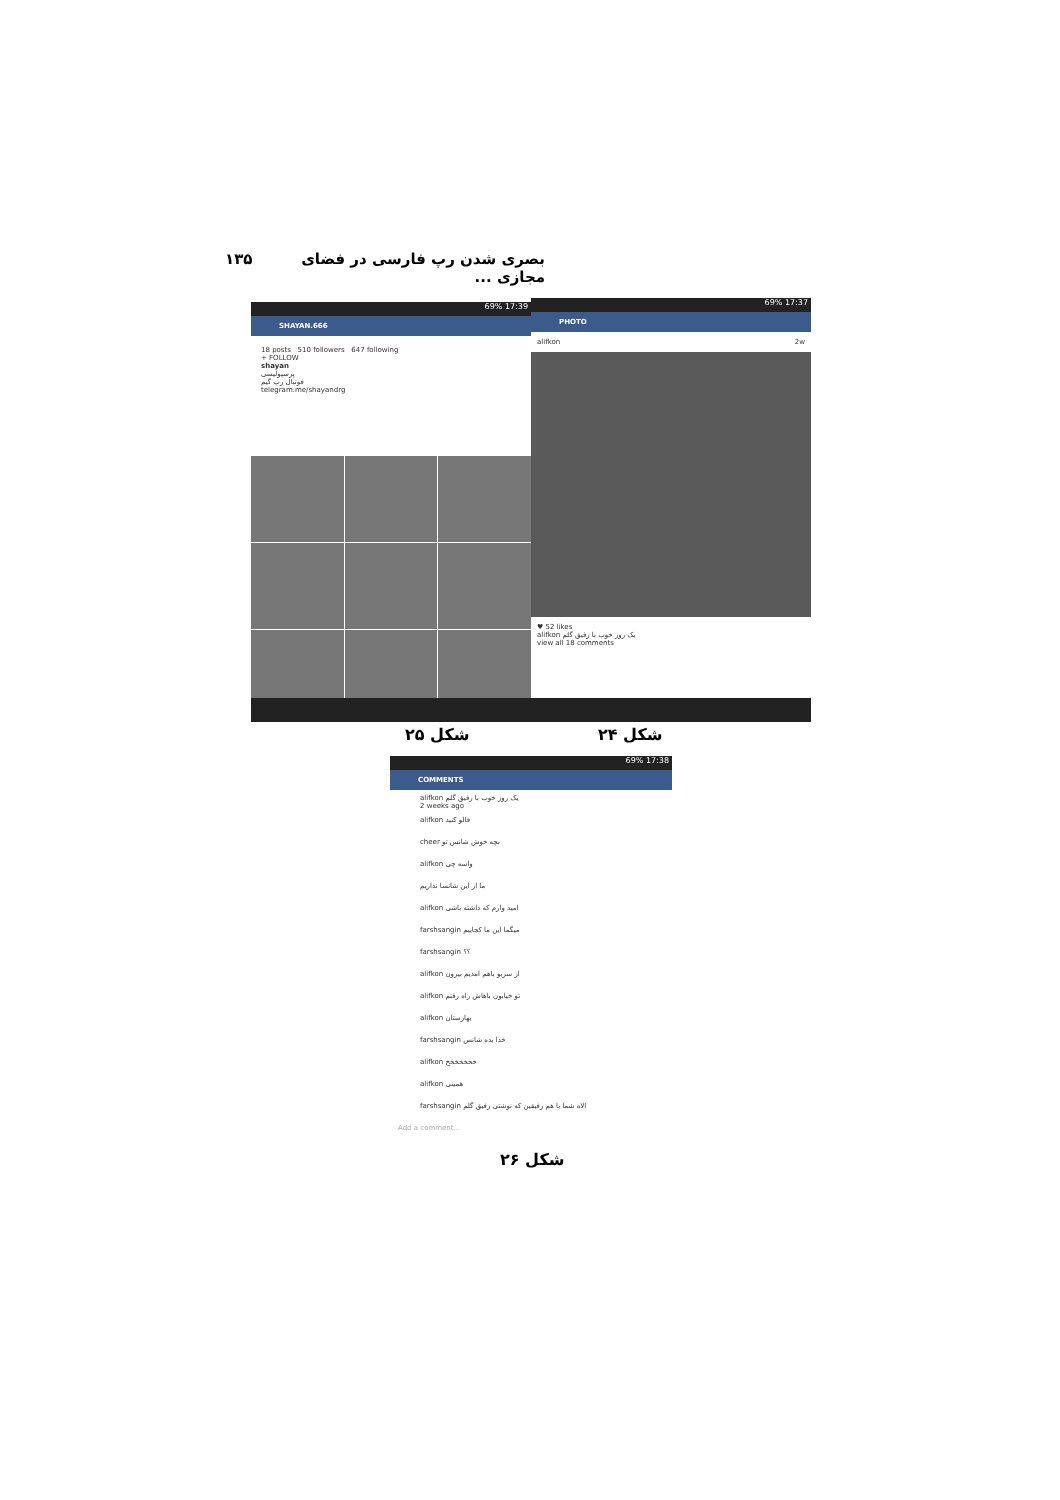بصری شدن رپ فارسی در فضای مجازی ... ۱۳۵
69% 17:39
SHAYAN.666
18 posts 510 followers 647 following
+ FOLLOW
shayan
پرسپولیسی
فوتبال رپ گیم
telegram.me/shayandrg
69% 17:37
PHOTO
alifkon 2w
♥ 52 likes
alifkon یک روز خوب با رفیق گلم
view all 18 comments
شکل ۲۵ شکل ۲۴
69% 17:38
COMMENTS
alifkon یک روز خوب با رفیق گلم
2 weeks ago
alifkon فالو کنید
cheer بچه خوش شانس تو
alifkon واسه چی
ما از این شانسا نداریم
alifkon امید وارم که داشته باشی
farshsangin میگما این ما کجاییم
farshsangin ؟؟
alifkon از سربو باهم امدیم بیرون
alifkon تو خیابون باهاش راه رفتم
alifkon بهارستان
farshsangin خدا بده شانس
alifkon خخخخخخخ
alifkon همینی
farshsangin الاه شما با هم رفیقین که نوشتی رفیق گلم
Add a comment...
شکل ۲۶